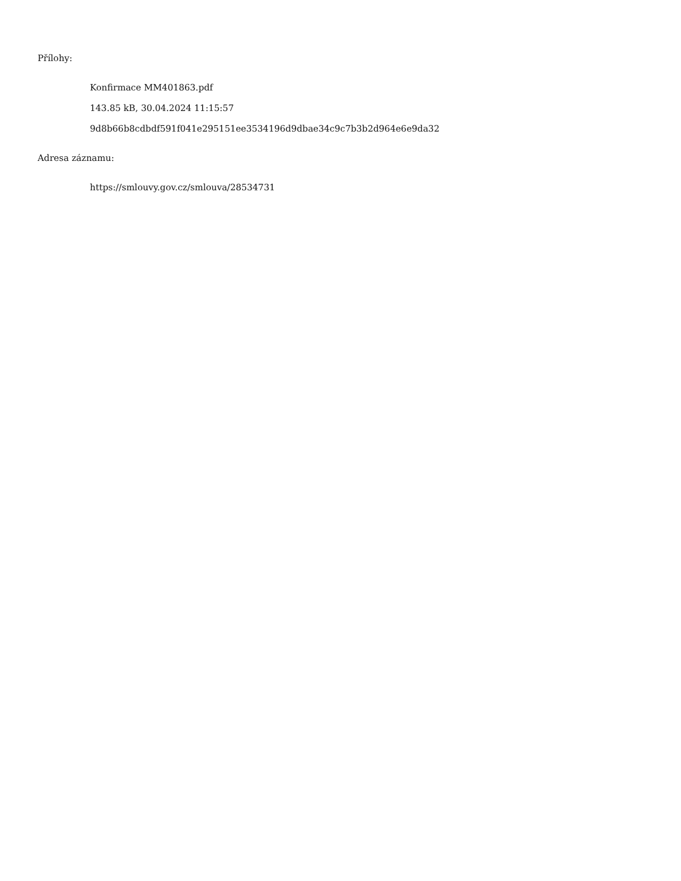Přílohy:
Konfirmace MM401863.pdf
143.85 kB, 30.04.2024 11:15:57
9d8b66b8cdbdf591f041e295151ee3534196d9dbae34c9c7b3b2d964e6e9da32
Adresa záznamu:
https://smlouvy.gov.cz/smlouva/28534731